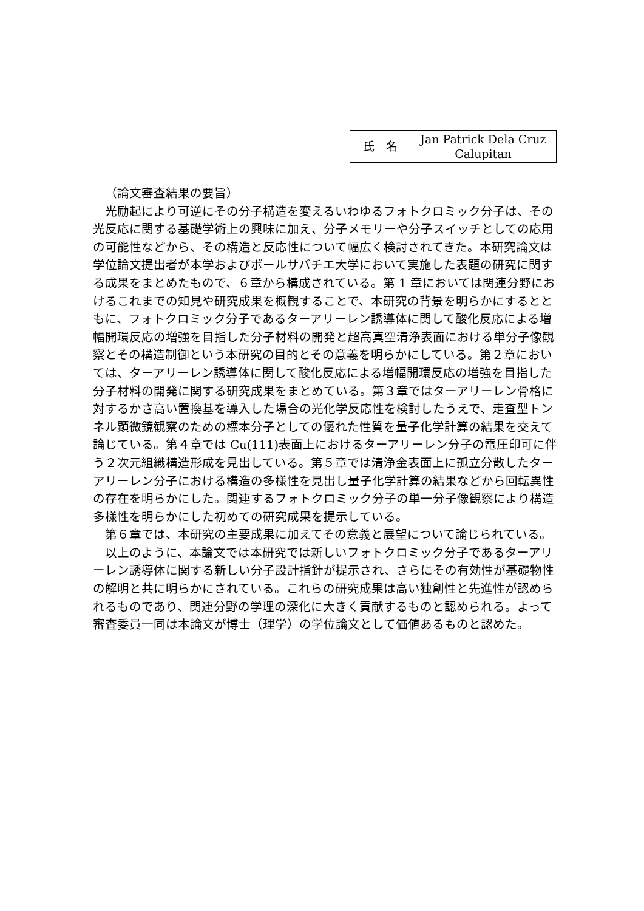| 氏 名 | Jan Patrick Dela Cruz Calupitan |
（論文審査結果の要旨）
光励起により可逆にその分子構造を変えるいわゆるフォトクロミック分子は、その光反応に関する基礎学術上の興味に加え、分子メモリーや分子スイッチとしての応用の可能性などから、その構造と反応性について幅広く検討されてきた。本研究論文は学位論文提出者が本学およびポールサバチエ大学において実施した表題の研究に関する成果をまとめたもので、６章から構成されている。第 1 章においては関連分野におけるこれまでの知見や研究成果を概観することで、本研究の背景を明らかにするとともに、フォトクロミック分子であるターアリーレン誘導体に関して酸化反応による増幅開環反応の増強を目指した分子材料の開発と超高真空清浄表面における単分子像観察とその構造制御という本研究の目的とその意義を明らかにしている。第２章においては、ターアリーレン誘導体に関して酸化反応による増幅開環反応の増強を目指した分子材料の開発に関する研究成果をまとめている。第３章ではターアリーレン骨格に対するかさ高い置換基を導入した場合の光化学反応性を検討したうえで、走査型トンネル顕微鏡観察のための標本分子としての優れた性質を量子化学計算の結果を交えて論じている。第４章では Cu(111)表面上におけるターアリーレン分子の電圧印可に伴う２次元組織構造形成を見出している。第５章では清浄金表面上に孤立分散したターアリーレン分子における構造の多様性を見出し量子化学計算の結果などから回転異性の存在を明らかにした。関連するフォトクロミック分子の単一分子像観察により構造多様性を明らかにした初めての研究成果を提示している。
第６章では、本研究の主要成果に加えてその意義と展望について論じられている。
以上のように、本論文では本研究では新しいフォトクロミック分子であるターアリーレン誘導体に関する新しい分子設計指針が提示され、さらにその有効性が基礎物性の解明と共に明らかにされている。これらの研究成果は高い独創性と先進性が認められるものであり、関連分野の学理の深化に大きく貢献するものと認められる。よって審査委員一同は本論文が博士（理学）の学位論文として価値あるものと認めた。